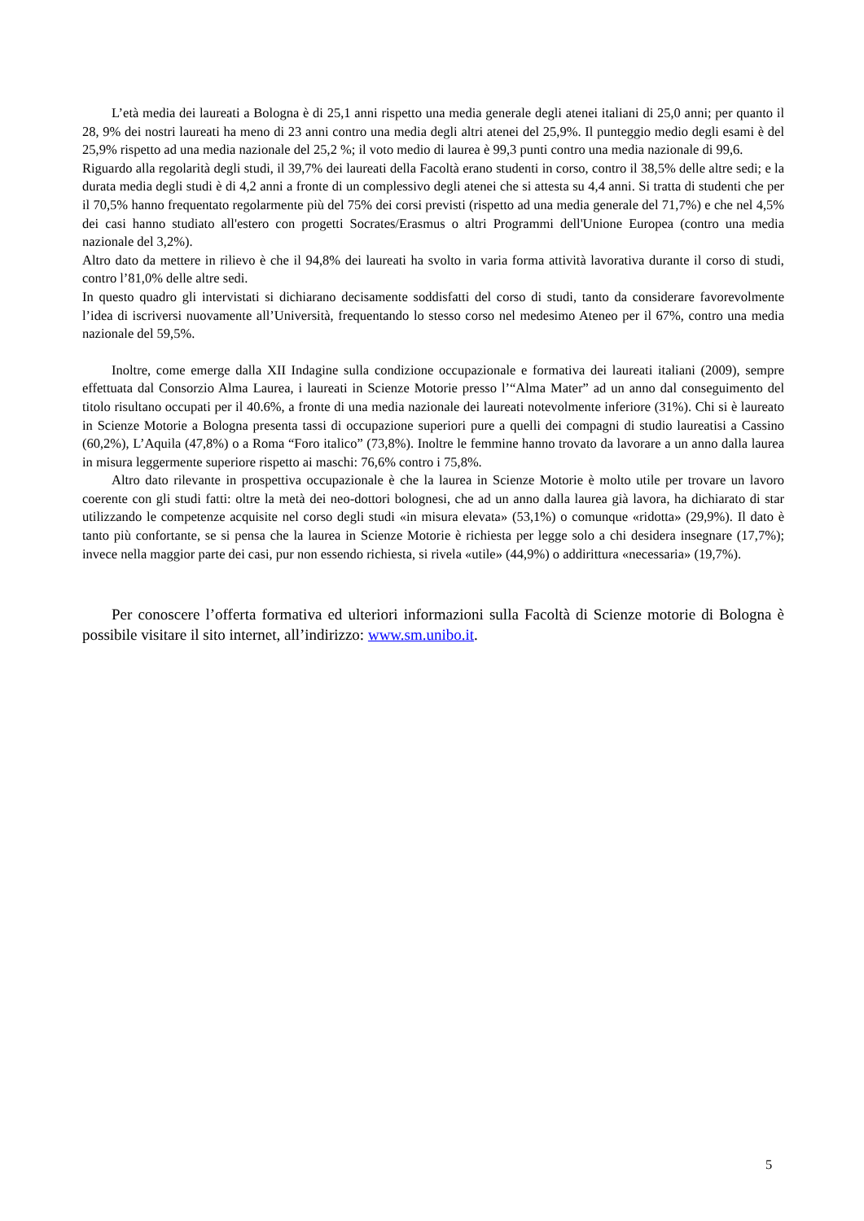L’età media dei laureati a Bologna è di 25,1 anni rispetto una media generale degli atenei italiani di 25,0 anni; per quanto il 28, 9% dei nostri laureati ha meno di 23 anni contro una media degli altri atenei del 25,9%. Il punteggio medio degli esami è del 25,9% rispetto ad una media nazionale del 25,2 %; il voto medio di laurea è 99,3 punti contro una media nazionale di 99,6.
Riguardo alla regolarità degli studi, il 39,7% dei laureati della Facoltà erano studenti in corso, contro il 38,5% delle altre sedi; e la durata media degli studi è di 4,2 anni a fronte di un complessivo degli atenei che si attesta su 4,4 anni. Si tratta di studenti che per il 70,5% hanno frequentato regolarmente più del 75% dei corsi previsti (rispetto ad una media generale del 71,7%) e che nel 4,5% dei casi hanno studiato all'estero con progetti Socrates/Erasmus o altri Programmi dell'Unione Europea (contro una media nazionale del 3,2%).
Altro dato da mettere in rilievo è che il 94,8% dei laureati ha svolto in varia forma attività lavorativa durante il corso di studi, contro l’81,0% delle altre sedi.
In questo quadro gli intervistati si dichiarano decisamente soddisfatti del corso di studi, tanto da considerare favorevolmente l’idea di iscriversi nuovamente all’Università, frequentando lo stesso corso nel medesimo Ateneo per il 67%, contro una media nazionale del 59,5%.
Inoltre, come emerge dalla XII Indagine sulla condizione occupazionale e formativa dei laureati italiani (2009), sempre effettuata dal Consorzio Alma Laurea, i laureati in Scienze Motorie presso l’“Alma Mater” ad un anno dal conseguimento del titolo risultano occupati per il 40.6%, a fronte di una media nazionale dei laureati notevolmente inferiore (31%). Chi si è laureato in Scienze Motorie a Bologna presenta tassi di occupazione superiori pure a quelli dei compagni di studio laureatisi a Cassino (60,2%), L’Aquila (47,8%) o a Roma “Foro italico” (73,8%). Inoltre le femmine hanno trovato da lavorare a un anno dalla laurea in misura leggermente superiore rispetto ai maschi: 76,6% contro i 75,8%.
Altro dato rilevante in prospettiva occupazionale è che la laurea in Scienze Motorie è molto utile per trovare un lavoro coerente con gli studi fatti: oltre la metà dei neo-dottori bolognesi, che ad un anno dalla laurea già lavora, ha dichiarato di star utilizzando le competenze acquisite nel corso degli studi «in misura elevata» (53,1%) o comunque «ridotta» (29,9%). Il dato è tanto più confortante, se si pensa che la laurea in Scienze Motorie è richiesta per legge solo a chi desidera insegnare (17,7%); invece nella maggior parte dei casi, pur non essendo richiesta, si rivela «utile» (44,9%) o addirittura «necessaria» (19,7%).
Per conoscere l’offerta formativa ed ulteriori informazioni sulla Facoltà di Scienze motorie di Bologna è possibile visitare il sito internet, all’indirizzo: www.sm.unibo.it.
5